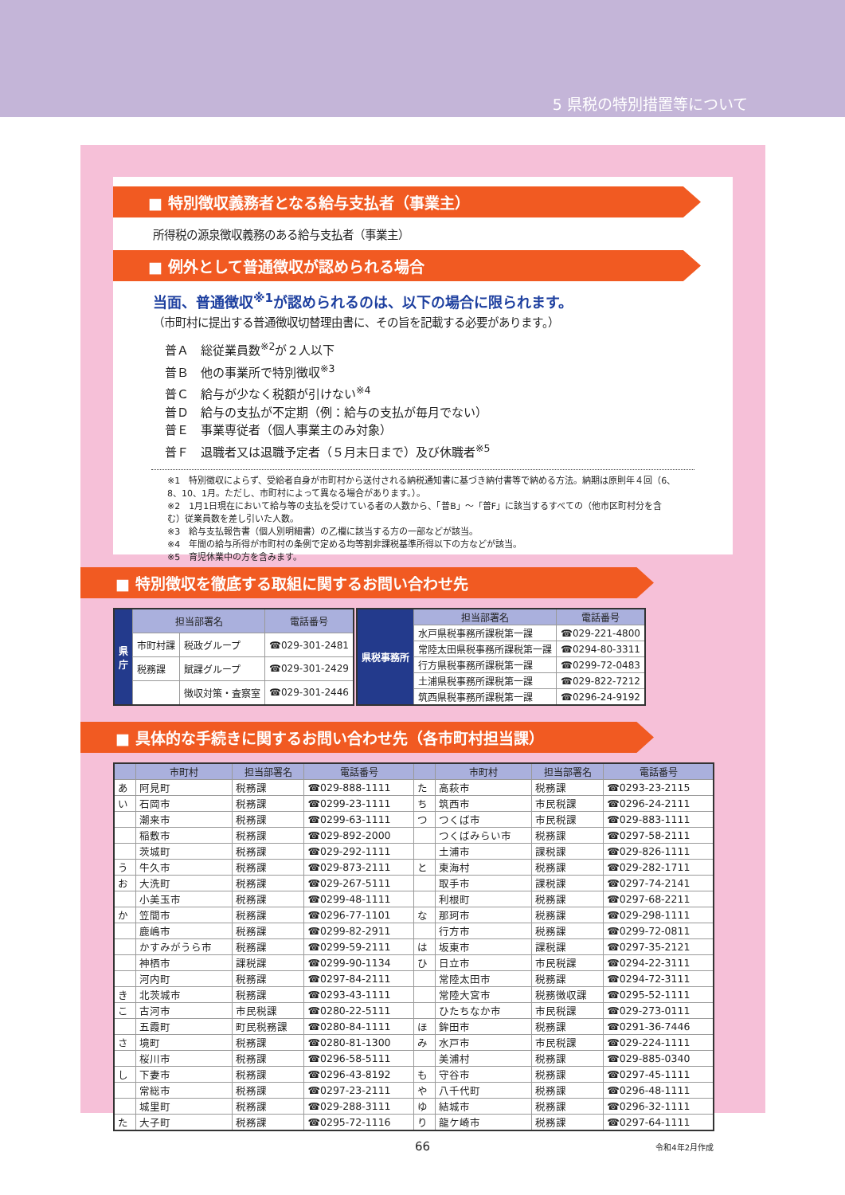5 県税の特別措置等について
■ 特別徴収義務者となる給与支払者（事業主）
所得税の源泉徴収義務のある給与支払者（事業主）
■ 例外として普通徴収が認められる場合
当面、普通徴収<sup>※1</sup>が認められるのは、以下の場合に限られます。
（市町村に提出する普通徴収切替理由書に、その旨を記載する必要があります。）
普Ａ　総従業員数<sup>※2</sup>が２人以下
普Ｂ　他の事業所で特別徴収<sup>※3</sup>
普Ｃ　給与が少なく税額が引けない<sup>※4</sup>
普Ｄ　給与の支払が不定期（例：給与の支払が毎月でない）
普Ｅ　事業専従者（個人事業主のみ対象）
普Ｆ　退職者又は退職予定者（５月末日まで）及び休職者<sup>※5</sup>
※1　特別徴収によらず、受給者自身が市町村から送付される納税通知書に基づき納付書等で納める方法。納期は原則年４回（6、8、10、1月。ただし、市町村によって異なる場合があります。）。
※2　1月1日現在において給与等の支払を受けている者の人数から、「普B」～「普F」に該当するすべての（他市区町村分を含む）従業員数を差し引いた人数。
※3　給与支払報告書（個人別明細書）の乙欄に該当する方の一部などが該当。
※4　年間の給与所得が市町村の条例で定める均等割非課税基準所得以下の方などが該当。
※5　育児休業中の方を含みます。
■ 特別徴収を徹底する取組に関するお問い合わせ先
| 県 庁 | 担当部署名 | | 電話番号 |
| | 市町村課 | 税政グループ | ☎029-301-2481 |
| | 税務課 | 賦課グループ | ☎029-301-2429 |
| | | 徴収対策・査察室 | ☎029-301-2446 |
| 県税事務所 | 担当部署名 | 電話番号 |
| | 水戸県税事務所課税第一課 | ☎029-221-4800 |
| | 常陸太田県税事務所課税第一課 | ☎0294-80-3311 |
| | 行方県税事務所課税第一課 | ☎0299-72-0483 |
| | 土浦県税事務所課税第一課 | ☎029-822-7212 |
| | 筑西県税事務所課税第一課 | ☎0296-24-9192 |
■ 具体的な手続きに関するお問い合わせ先（各市町村担当課）
| | 市町村 | 担当部署名 | 電話番号 | | 市町村 | 担当部署名 | 電話番号 |
| --- | --- | --- | --- | --- | --- | --- | --- |
| あ | 阿見町 | 税務課 | ☎029-888-1111 | た | 高萩市 | 税務課 | ☎0293-23-2115 |
| い | 石岡市 | 税務課 | ☎0299-23-1111 | ち | 筑西市 | 市民税課 | ☎0296-24-2111 |
| | 潮来市 | 税務課 | ☎0299-63-1111 | つ | つくば市 | 市民税課 | ☎029-883-1111 |
| | 稲敷市 | 税務課 | ☎029-892-2000 | | つくばみらい市 | 税務課 | ☎0297-58-2111 |
| | 茨城町 | 税務課 | ☎029-292-1111 | | 土浦市 | 課税課 | ☎029-826-1111 |
| う | 牛久市 | 税務課 | ☎029-873-2111 | と | 東海村 | 税務課 | ☎029-282-1711 |
| お | 大洗町 | 税務課 | ☎029-267-5111 | | 取手市 | 課税課 | ☎0297-74-2141 |
| | 小美玉市 | 税務課 | ☎0299-48-1111 | | 利根町 | 税務課 | ☎0297-68-2211 |
| か | 笠間市 | 税務課 | ☎0296-77-1101 | な | 那珂市 | 税務課 | ☎029-298-1111 |
| | 鹿嶋市 | 税務課 | ☎0299-82-2911 | | 行方市 | 税務課 | ☎0299-72-0811 |
| | かすみがうら市 | 税務課 | ☎0299-59-2111 | は | 坂東市 | 課税課 | ☎0297-35-2121 |
| | 神栖市 | 課税課 | ☎0299-90-1134 | ひ | 日立市 | 市民税課 | ☎0294-22-3111 |
| | 河内町 | 税務課 | ☎0297-84-2111 | | 常陸太田市 | 税務課 | ☎0294-72-3111 |
| き | 北茨城市 | 税務課 | ☎0293-43-1111 | | 常陸大宮市 | 税務徴収課 | ☎0295-52-1111 |
| こ | 古河市 | 市民税課 | ☎0280-22-5111 | | ひたちなか市 | 市民税課 | ☎029-273-0111 |
| | 五霞町 | 町民税務課 | ☎0280-84-1111 | ほ | 鉾田市 | 税務課 | ☎0291-36-7446 |
| さ | 境町 | 税務課 | ☎0280-81-1300 | み | 水戸市 | 市民税課 | ☎029-224-1111 |
| | 桜川市 | 税務課 | ☎0296-58-5111 | | 美浦村 | 税務課 | ☎029-885-0340 |
| し | 下妻市 | 税務課 | ☎0296-43-8192 | も | 守谷市 | 税務課 | ☎0297-45-1111 |
| | 常総市 | 税務課 | ☎0297-23-2111 | や | 八千代町 | 税務課 | ☎0296-48-1111 |
| | 城里町 | 税務課 | ☎029-288-3111 | ゆ | 結城市 | 税務課 | ☎0296-32-1111 |
| た | 大子町 | 税務課 | ☎0295-72-1116 | り | 龍ケ崎市 | 税務課 | ☎0297-64-1111 |
令和4年2月作成
66